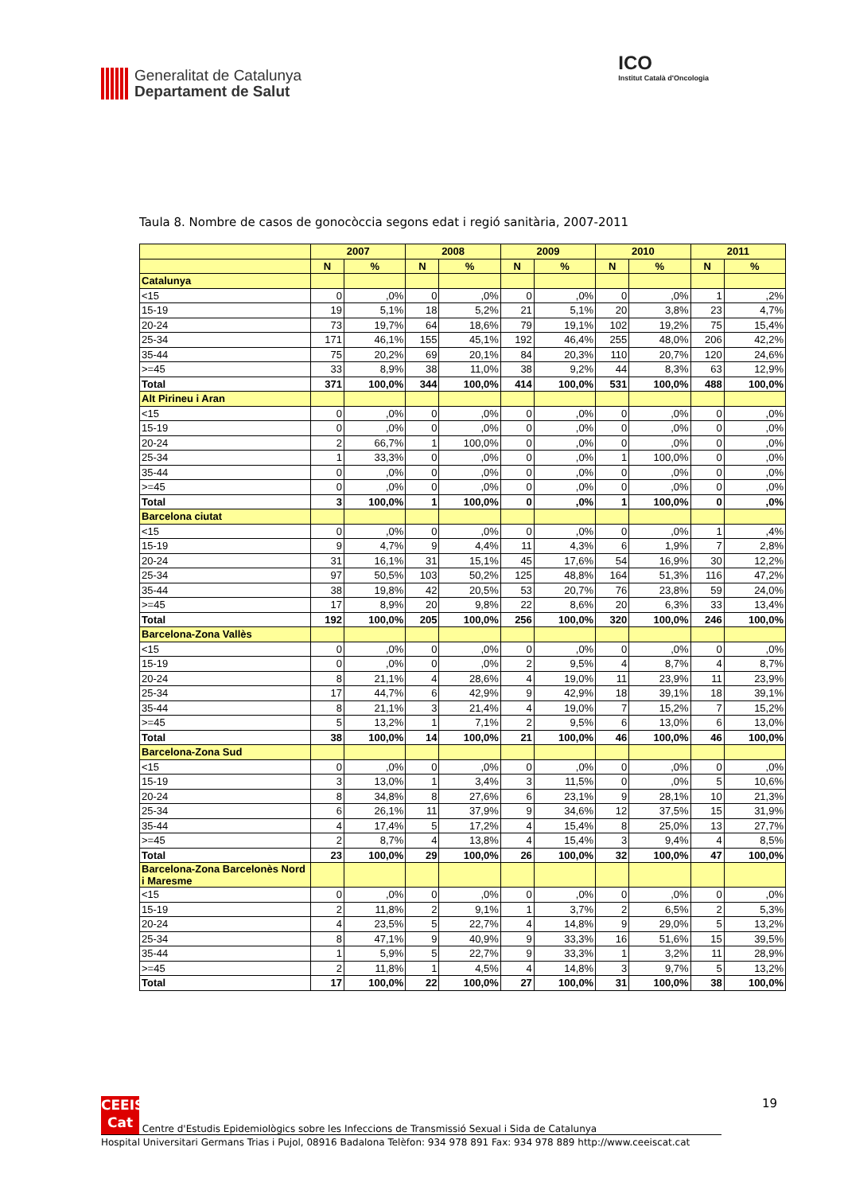Generalitat de Catalunya
Departament de Salut
ICO
Institut Català d'Oncologia
Taula 8. Nombre de casos de gonocòccia segons edat i regió sanitària, 2007-2011
| | 2007 | | 2008 | | 2009 | | 2010 | | 2011 | |
| --- | --- | --- | --- | --- | --- | --- | --- | --- | --- | --- |
| | N | % | N | % | N | % | N | % | N | % |
| Catalunya | | | | | | | | | | |
| <15 | 0 | ,0% | 0 | ,0% | 0 | ,0% | 0 | ,0% | 1 | ,2% |
| 15-19 | 19 | 5,1% | 18 | 5,2% | 21 | 5,1% | 20 | 3,8% | 23 | 4,7% |
| 20-24 | 73 | 19,7% | 64 | 18,6% | 79 | 19,1% | 102 | 19,2% | 75 | 15,4% |
| 25-34 | 171 | 46,1% | 155 | 45,1% | 192 | 46,4% | 255 | 48,0% | 206 | 42,2% |
| 35-44 | 75 | 20,2% | 69 | 20,1% | 84 | 20,3% | 110 | 20,7% | 120 | 24,6% |
| >=45 | 33 | 8,9% | 38 | 11,0% | 38 | 9,2% | 44 | 8,3% | 63 | 12,9% |
| Total | 371 | 100,0% | 344 | 100,0% | 414 | 100,0% | 531 | 100,0% | 488 | 100,0% |
| Alt Pirineu i Aran | | | | | | | | | | |
| <15 | 0 | ,0% | 0 | ,0% | 0 | ,0% | 0 | ,0% | 0 | ,0% |
| 15-19 | 0 | ,0% | 0 | ,0% | 0 | ,0% | 0 | ,0% | 0 | ,0% |
| 20-24 | 2 | 66,7% | 1 | 100,0% | 0 | ,0% | 0 | ,0% | 0 | ,0% |
| 25-34 | 1 | 33,3% | 0 | ,0% | 0 | ,0% | 1 | 100,0% | 0 | ,0% |
| 35-44 | 0 | ,0% | 0 | ,0% | 0 | ,0% | 0 | ,0% | 0 | ,0% |
| >=45 | 0 | ,0% | 0 | ,0% | 0 | ,0% | 0 | ,0% | 0 | ,0% |
| Total | 3 | 100,0% | 1 | 100,0% | 0 | ,0% | 1 | 100,0% | 0 | ,0% |
| Barcelona ciutat | | | | | | | | | | |
| <15 | 0 | ,0% | 0 | ,0% | 0 | ,0% | 0 | ,0% | 1 | ,4% |
| 15-19 | 9 | 4,7% | 9 | 4,4% | 11 | 4,3% | 6 | 1,9% | 7 | 2,8% |
| 20-24 | 31 | 16,1% | 31 | 15,1% | 45 | 17,6% | 54 | 16,9% | 30 | 12,2% |
| 25-34 | 97 | 50,5% | 103 | 50,2% | 125 | 48,8% | 164 | 51,3% | 116 | 47,2% |
| 35-44 | 38 | 19,8% | 42 | 20,5% | 53 | 20,7% | 76 | 23,8% | 59 | 24,0% |
| >=45 | 17 | 8,9% | 20 | 9,8% | 22 | 8,6% | 20 | 6,3% | 33 | 13,4% |
| Total | 192 | 100,0% | 205 | 100,0% | 256 | 100,0% | 320 | 100,0% | 246 | 100,0% |
| Barcelona-Zona Vallès | | | | | | | | | | |
| <15 | 0 | ,0% | 0 | ,0% | 0 | ,0% | 0 | ,0% | 0 | ,0% |
| 15-19 | 0 | ,0% | 0 | ,0% | 2 | 9,5% | 4 | 8,7% | 4 | 8,7% |
| 20-24 | 8 | 21,1% | 4 | 28,6% | 4 | 19,0% | 11 | 23,9% | 11 | 23,9% |
| 25-34 | 17 | 44,7% | 6 | 42,9% | 9 | 42,9% | 18 | 39,1% | 18 | 39,1% |
| 35-44 | 8 | 21,1% | 3 | 21,4% | 4 | 19,0% | 7 | 15,2% | 7 | 15,2% |
| >=45 | 5 | 13,2% | 1 | 7,1% | 2 | 9,5% | 6 | 13,0% | 6 | 13,0% |
| Total | 38 | 100,0% | 14 | 100,0% | 21 | 100,0% | 46 | 100,0% | 46 | 100,0% |
| Barcelona-Zona Sud | | | | | | | | | | |
| <15 | 0 | ,0% | 0 | ,0% | 0 | ,0% | 0 | ,0% | 0 | ,0% |
| 15-19 | 3 | 13,0% | 1 | 3,4% | 3 | 11,5% | 0 | ,0% | 5 | 10,6% |
| 20-24 | 8 | 34,8% | 8 | 27,6% | 6 | 23,1% | 9 | 28,1% | 10 | 21,3% |
| 25-34 | 6 | 26,1% | 11 | 37,9% | 9 | 34,6% | 12 | 37,5% | 15 | 31,9% |
| 35-44 | 4 | 17,4% | 5 | 17,2% | 4 | 15,4% | 8 | 25,0% | 13 | 27,7% |
| >=45 | 2 | 8,7% | 4 | 13,8% | 4 | 15,4% | 3 | 9,4% | 4 | 8,5% |
| Total | 23 | 100,0% | 29 | 100,0% | 26 | 100,0% | 32 | 100,0% | 47 | 100,0% |
| Barcelona-Zona Barcelonès Nord i Maresme | | | | | | | | | | |
| <15 | 0 | ,0% | 0 | ,0% | 0 | ,0% | 0 | ,0% | 0 | ,0% |
| 15-19 | 2 | 11,8% | 2 | 9,1% | 1 | 3,7% | 2 | 6,5% | 2 | 5,3% |
| 20-24 | 4 | 23,5% | 5 | 22,7% | 4 | 14,8% | 9 | 29,0% | 5 | 13,2% |
| 25-34 | 8 | 47,1% | 9 | 40,9% | 9 | 33,3% | 16 | 51,6% | 15 | 39,5% |
| 35-44 | 1 | 5,9% | 5 | 22,7% | 9 | 33,3% | 1 | 3,2% | 11 | 28,9% |
| >=45 | 2 | 11,8% | 1 | 4,5% | 4 | 14,8% | 3 | 9,7% | 5 | 13,2% |
| Total | 17 | 100,0% | 22 | 100,0% | 27 | 100,0% | 31 | 100,0% | 38 | 100,0% |
19
CEEIS Cat Centre d'Estudis Epidemiològics sobre les Infeccions de Transmissió Sexual i Sida de Catalunya
Hospital Universitari Germans Trias i Pujol, 08916 Badalona Telèfon: 934 978 891 Fax: 934 978 889 http://www.ceeiscat.cat